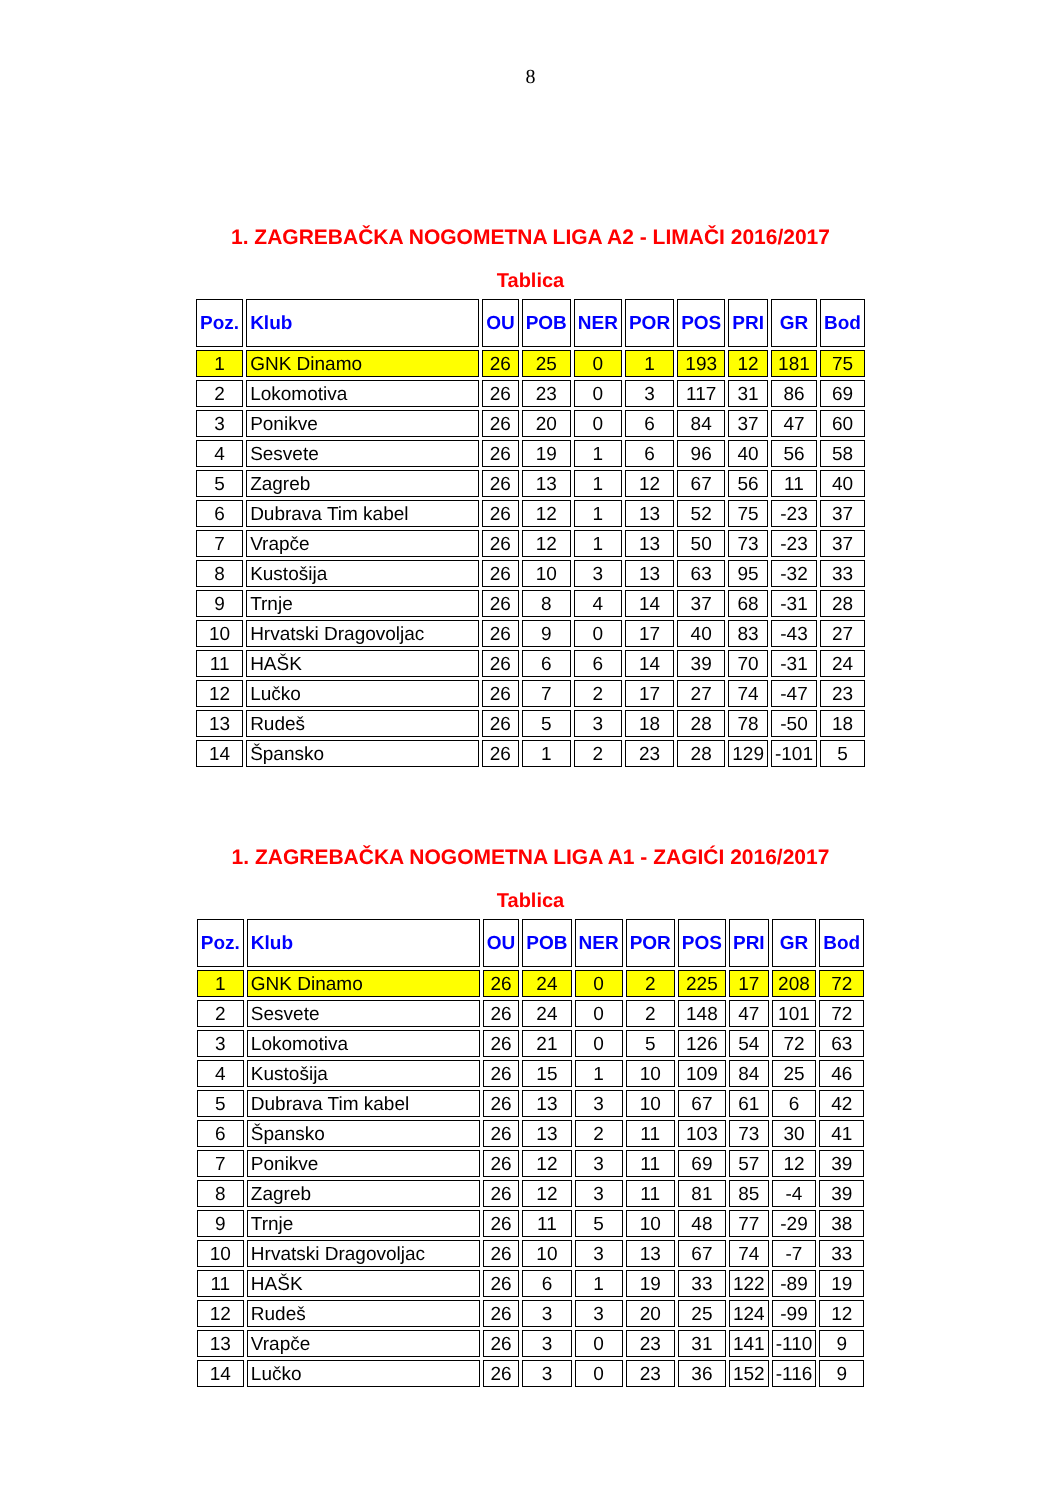8
1. ZAGREBAČKA NOGOMETNA LIGA A2 - LIMAČI 2016/2017
Tablica
| Poz. | Klub | OU | POB | NER | POR | POS | PRI | GR | Bod |
| --- | --- | --- | --- | --- | --- | --- | --- | --- | --- |
| 1 | GNK Dinamo | 26 | 25 | 0 | 1 | 193 | 12 | 181 | 75 |
| 2 | Lokomotiva | 26 | 23 | 0 | 3 | 117 | 31 | 86 | 69 |
| 3 | Ponikve | 26 | 20 | 0 | 6 | 84 | 37 | 47 | 60 |
| 4 | Sesvete | 26 | 19 | 1 | 6 | 96 | 40 | 56 | 58 |
| 5 | Zagreb | 26 | 13 | 1 | 12 | 67 | 56 | 11 | 40 |
| 6 | Dubrava Tim kabel | 26 | 12 | 1 | 13 | 52 | 75 | -23 | 37 |
| 7 | Vrapče | 26 | 12 | 1 | 13 | 50 | 73 | -23 | 37 |
| 8 | Kustošija | 26 | 10 | 3 | 13 | 63 | 95 | -32 | 33 |
| 9 | Trnje | 26 | 8 | 4 | 14 | 37 | 68 | -31 | 28 |
| 10 | Hrvatski Dragovoljac | 26 | 9 | 0 | 17 | 40 | 83 | -43 | 27 |
| 11 | HAŠK | 26 | 6 | 6 | 14 | 39 | 70 | -31 | 24 |
| 12 | Lučko | 26 | 7 | 2 | 17 | 27 | 74 | -47 | 23 |
| 13 | Rudeš | 26 | 5 | 3 | 18 | 28 | 78 | -50 | 18 |
| 14 | Špansko | 26 | 1 | 2 | 23 | 28 | 129 | -101 | 5 |
1. ZAGREBAČKA NOGOMETNA LIGA A1 - ZAGIĆI 2016/2017
Tablica
| Poz. | Klub | OU | POB | NER | POR | POS | PRI | GR | Bod |
| --- | --- | --- | --- | --- | --- | --- | --- | --- | --- |
| 1 | GNK Dinamo | 26 | 24 | 0 | 2 | 225 | 17 | 208 | 72 |
| 2 | Sesvete | 26 | 24 | 0 | 2 | 148 | 47 | 101 | 72 |
| 3 | Lokomotiva | 26 | 21 | 0 | 5 | 126 | 54 | 72 | 63 |
| 4 | Kustošija | 26 | 15 | 1 | 10 | 109 | 84 | 25 | 46 |
| 5 | Dubrava Tim kabel | 26 | 13 | 3 | 10 | 67 | 61 | 6 | 42 |
| 6 | Špansko | 26 | 13 | 2 | 11 | 103 | 73 | 30 | 41 |
| 7 | Ponikve | 26 | 12 | 3 | 11 | 69 | 57 | 12 | 39 |
| 8 | Zagreb | 26 | 12 | 3 | 11 | 81 | 85 | -4 | 39 |
| 9 | Trnje | 26 | 11 | 5 | 10 | 48 | 77 | -29 | 38 |
| 10 | Hrvatski Dragovoljac | 26 | 10 | 3 | 13 | 67 | 74 | -7 | 33 |
| 11 | HAŠK | 26 | 6 | 1 | 19 | 33 | 122 | -89 | 19 |
| 12 | Rudeš | 26 | 3 | 3 | 20 | 25 | 124 | -99 | 12 |
| 13 | Vrapče | 26 | 3 | 0 | 23 | 31 | 141 | -110 | 9 |
| 14 | Lučko | 26 | 3 | 0 | 23 | 36 | 152 | -116 | 9 |